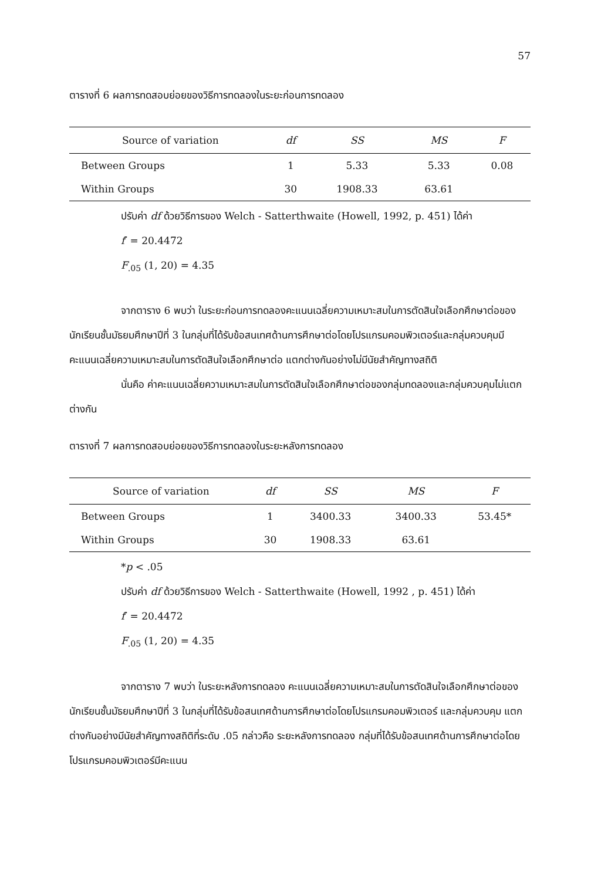57
ตารางที่ 6 ผลการทดสอบย่อยของวิธีการทดลองในระยะก่อนการทดลอง
| Source of variation | df | SS | MS | F |
| --- | --- | --- | --- | --- |
| Between Groups | 1 | 5.33 | 5.33 | 0.08 |
| Within Groups | 30 | 1908.33 | 63.61 | |
ปรับค่า df ด้วยวิธีการของ Welch - Satterthwaite (Howell, 1992, p. 451) ได้ค่า
f′ = 20.4472
F<sub>.05</sub> (1, 20) = 4.35
จากตาราง 6 พบว่า ในระยะก่อนการทดลองคะแนนเฉลี่ยความเหมาะสมในการตัดสินใจเลือกศึกษาต่อของนักเรียนชั้นมัธยมศึกษาปีที่ 3 ในกลุ่มที่ได้รับข้อสนเทศด้านการศึกษาต่อโดยโปรแกรมคอมพิวเตอร์และกลุ่มควบคุมมีคะแนนเฉลี่ยความเหมาะสมในการตัดสินใจเลือกศึกษาต่อ แตกต่างกันอย่างไม่มีนัยสำคัญทางสถิติ
นั่นคือ ค่าคะแนนเฉลี่ยความเหมาะสมในการตัดสินใจเลือกศึกษาต่อของกลุ่มทดลองและกลุ่มควบคุมไม่แตกต่างกัน
ตารางที่ 7 ผลการทดสอบย่อยของวิธีการทดลองในระยะหลังการทดลอง
| Source of variation | df | SS | MS | F |
| --- | --- | --- | --- | --- |
| Between Groups | 1 | 3400.33 | 3400.33 | 53.45* |
| Within Groups | 30 | 1908.33 | 63.61 | |
*p < .05
ปรับค่า df ด้วยวิธีการของ Welch - Satterthwaite (Howell, 1992 , p. 451) ได้ค่า
f′ = 20.4472
F<sub>.05</sub> (1, 20) = 4.35
จากตาราง 7 พบว่า ในระยะหลังการทดลอง คะแนนเฉลี่ยความเหมาะสมในการตัดสินใจเลือกศึกษาต่อของนักเรียนชั้นมัธยมศึกษาปีที่ 3 ในกลุ่มที่ได้รับข้อสนเทศด้านการศึกษาต่อโดยโปรแกรมคอมพิวเตอร์ และกลุ่มควบคุม แตกต่างกันอย่างมีนัยสำคัญทางสถิติที่ระดับ .05 กล่าวคือ ระยะหลังการทดลอง กลุ่มที่ได้รับข้อสนเทศด้านการศึกษาต่อโดยโปรแกรมคอมพิวเตอร์มีคะแนน